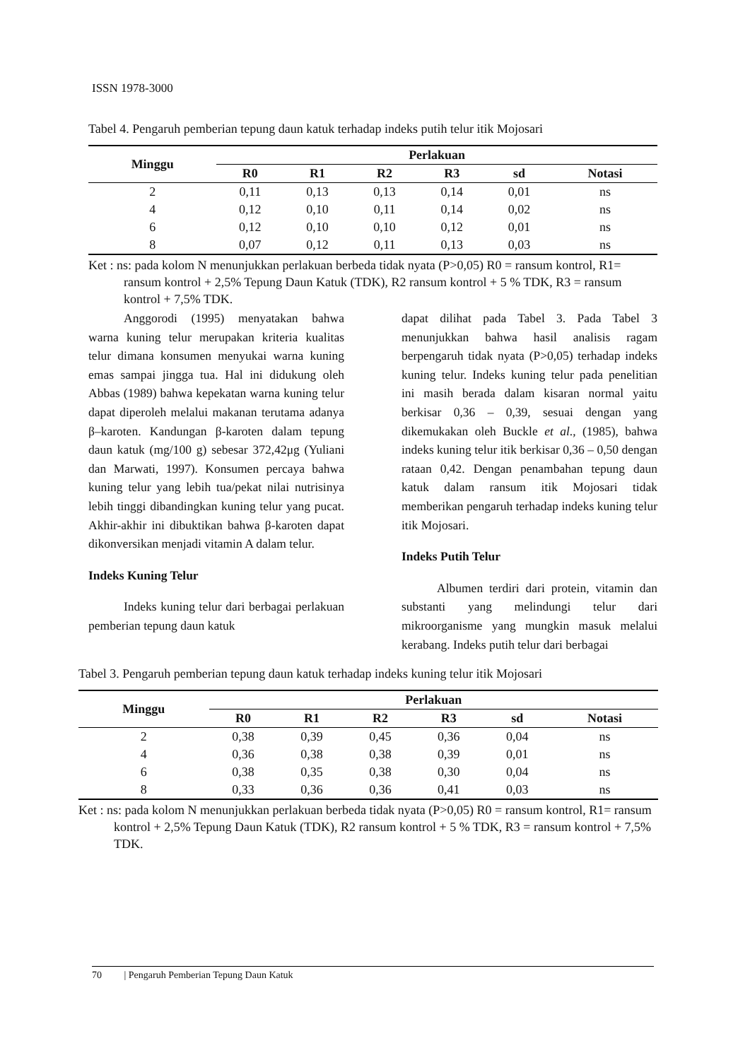ISSN 1978-3000
Tabel 4. Pengaruh pemberian tepung daun katuk terhadap indeks putih telur itik Mojosari
| Minggu | Perlakuan | | | | | |
| --- | --- | --- | --- | --- | --- | --- |
| | R0 | R1 | R2 | R3 | sd | Notasi |
| 2 | 0,11 | 0,13 | 0,13 | 0,14 | 0,01 | ns |
| 4 | 0,12 | 0,10 | 0,11 | 0,14 | 0,02 | ns |
| 6 | 0,12 | 0,10 | 0,10 | 0,12 | 0,01 | ns |
| 8 | 0,07 | 0,12 | 0,11 | 0,13 | 0,03 | ns |
Ket : ns: pada kolom N menunjukkan perlakuan berbeda tidak nyata (P>0,05) R0 = ransum kontrol, R1= ransum kontrol + 2,5% Tepung Daun Katuk (TDK), R2 ransum kontrol + 5 % TDK, R3 = ransum kontrol + 7,5% TDK.
Anggorodi (1995) menyatakan bahwa warna kuning telur merupakan kriteria kualitas telur dimana konsumen menyukai warna kuning emas sampai jingga tua. Hal ini didukung oleh Abbas (1989) bahwa kepekatan warna kuning telur dapat diperoleh melalui makanan terutama adanya β–karoten. Kandungan β-karoten dalam tepung daun katuk (mg/100 g) sebesar 372,42μg (Yuliani dan Marwati, 1997). Konsumen percaya bahwa kuning telur yang lebih tua/pekat nilai nutrisinya lebih tinggi dibandingkan kuning telur yang pucat. Akhir-akhir ini dibuktikan bahwa β-karoten dapat dikonversikan menjadi vitamin A dalam telur.
Indeks Kuning Telur
Indeks kuning telur dari berbagai perlakuan pemberian tepung daun katuk
dapat dilihat pada Tabel 3. Pada Tabel 3 menunjukkan bahwa hasil analisis ragam berpengaruh tidak nyata (P>0,05) terhadap indeks kuning telur. Indeks kuning telur pada penelitian ini masih berada dalam kisaran normal yaitu berkisar 0,36 – 0,39, sesuai dengan yang dikemukakan oleh Buckle et al., (1985), bahwa indeks kuning telur itik berkisar 0,36 – 0,50 dengan rataan 0,42. Dengan penambahan tepung daun katuk dalam ransum itik Mojosari tidak memberikan pengaruh terhadap indeks kuning telur itik Mojosari.
Indeks Putih Telur
Albumen terdiri dari protein, vitamin dan substanti yang melindungi telur dari mikroorganisme yang mungkin masuk melalui kerabang. Indeks putih telur dari berbagai
Tabel 3. Pengaruh pemberian tepung daun katuk terhadap indeks kuning telur itik Mojosari
| Minggu | Perlakuan | | | | | |
| --- | --- | --- | --- | --- | --- | --- |
| | R0 | R1 | R2 | R3 | sd | Notasi |
| 2 | 0,38 | 0,39 | 0,45 | 0,36 | 0,04 | ns |
| 4 | 0,36 | 0,38 | 0,38 | 0,39 | 0,01 | ns |
| 6 | 0,38 | 0,35 | 0,38 | 0,30 | 0,04 | ns |
| 8 | 0,33 | 0,36 | 0,36 | 0,41 | 0,03 | ns |
Ket : ns: pada kolom N menunjukkan perlakuan berbeda tidak nyata (P>0,05) R0 = ransum kontrol, R1= ransum kontrol + 2,5% Tepung Daun Katuk (TDK), R2 ransum kontrol + 5 % TDK, R3 = ransum kontrol + 7,5% TDK.
70 | Pengaruh Pemberian Tepung Daun Katuk